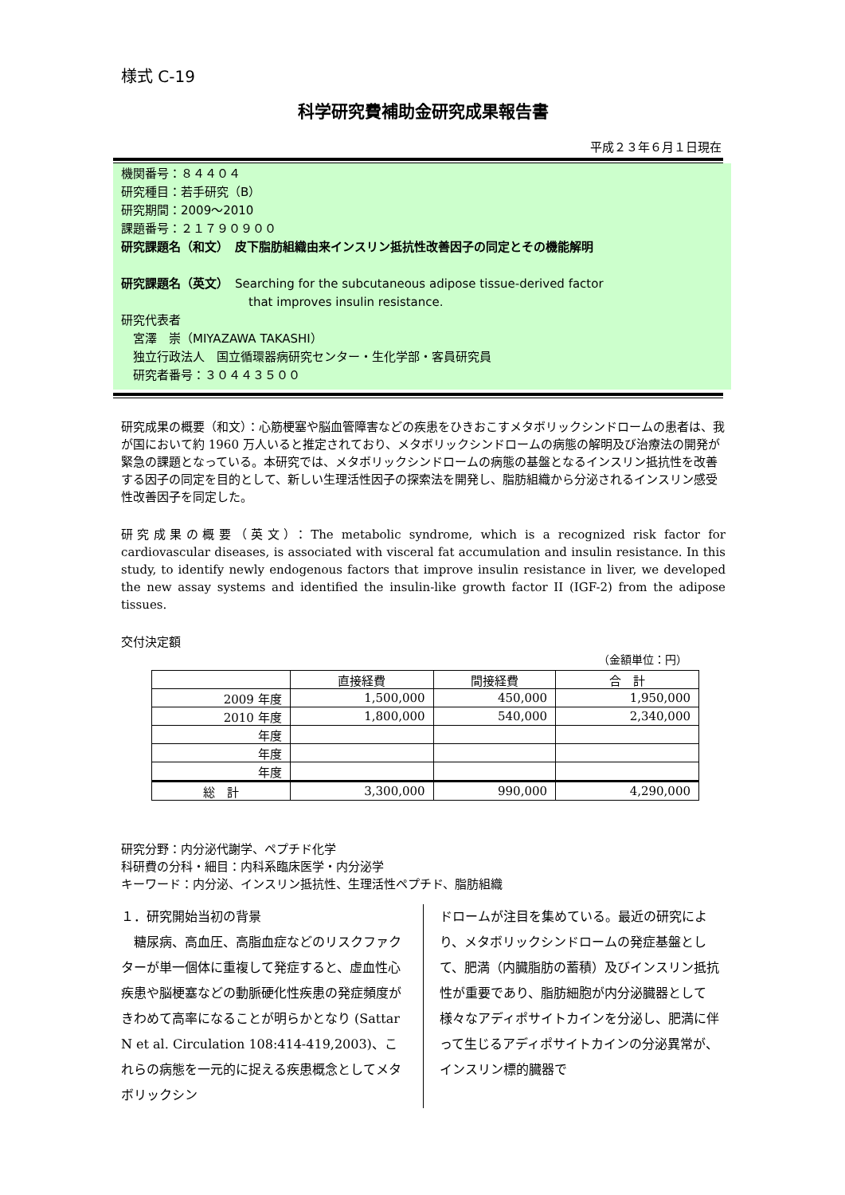様式 C-19
科学研究費補助金研究成果報告書
平成２３年６月１日現在
機関番号：８４４０４
研究種目：若手研究（B）
研究期間：2009～2010
課題番号：２１７９０９００
研究課題名（和文）　皮下脂肪組織由来インスリン抵抗性改善因子の同定とその機能解明
研究課題名（英文）　Searching for the subcutaneous adipose tissue-derived factor
that improves insulin resistance.
研究代表者
　宮澤　崇（MIYAZAWA TAKASHI）
　独立行政法人　国立循環器病研究センター・生化学部・客員研究員
　研究者番号：３０４４３５００
研究成果の概要（和文）：心筋梗塞や脳血管障害などの疾患をひきおこすメタボリックシンドロームの患者は、我が国において約 1960 万人いると推定されており、メタボリックシンドロームの病態の解明及び治療法の開発が緊急の課題となっている。本研究では、メタボリックシンドロームの病態の基盤となるインスリン抵抗性を改善する因子の同定を目的として、新しい生理活性因子の探索法を開発し、脂肪組織から分泌されるインスリン感受性改善因子を同定した。
研究成果の概要（英文）：The metabolic syndrome, which is a recognized risk factor for cardiovascular diseases, is associated with visceral fat accumulation and insulin resistance. In this study, to identify newly endogenous factors that improve insulin resistance in liver, we developed the new assay systems and identified the insulin-like growth factor II (IGF-2) from the adipose tissues.
交付決定額
（金額単位：円）
| | 直接経費 | 間接経費 | 合 計 |
| --- | --- | --- | --- |
| 2009 年度 | 1,500,000 | 450,000 | 1,950,000 |
| 2010 年度 | 1,800,000 | 540,000 | 2,340,000 |
| 年度 | | | |
| 年度 | | | |
| 年度 | | | |
| 総 計 | 3,300,000 | 990,000 | 4,290,000 |
研究分野：内分泌代謝学、ペプチド化学
科研費の分科・細目：内科系臨床医学・内分泌学
キーワード：内分泌、インスリン抵抗性、生理活性ペプチド、脂肪組織
１．研究開始当初の背景
　糖尿病、高血圧、高脂血症などのリスクファクターが単一個体に重複して発症すると、虚血性心疾患や脳梗塞などの動脈硬化性疾患の発症頻度がきわめて高率になることが明らかとなり (Sattar N et al. Circulation 108:414-419,2003)、これらの病態を一元的に捉える疾患概念としてメタボリックシン
ドロームが注目を集めている。最近の研究により、メタボリックシンドロームの発症基盤として、肥満（内臓脂肪の蓄積）及びインスリン抵抗性が重要であり、脂肪細胞が内分泌臓器として様々なアディポサイトカインを分泌し、肥満に伴って生じるアディポサイトカインの分泌異常が、インスリン標的臓器で